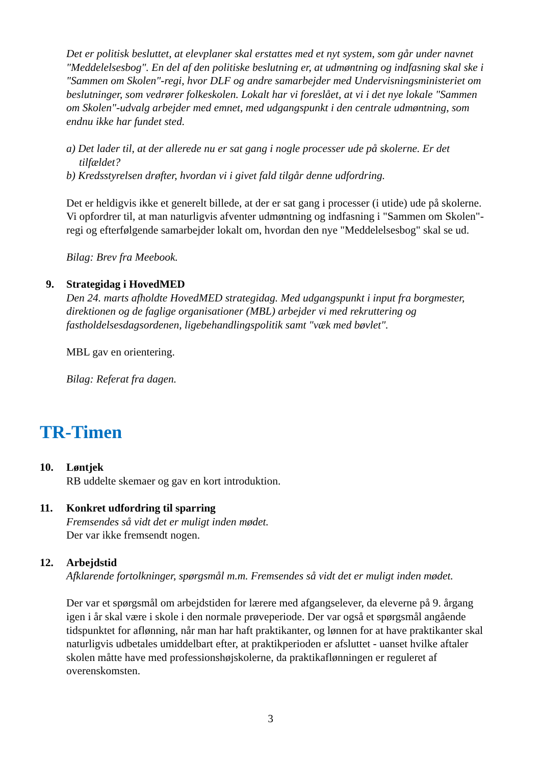Det er politisk besluttet, at elevplaner skal erstattes med et nyt system, som går under navnet "Meddelelsesbog". En del af den politiske beslutning er, at udmøntning og indfasning skal ske i "Sammen om Skolen"-regi, hvor DLF og andre samarbejder med Undervisningsministeriet om beslutninger, som vedrører folkeskolen. Lokalt har vi foreslået, at vi i det nye lokale "Sammen om Skolen"-udvalg arbejder med emnet, med udgangspunkt i den centrale udmøntning, som endnu ikke har fundet sted.
a) Det lader til, at der allerede nu er sat gang i nogle processer ude på skolerne. Er det tilfældet?
b) Kredsstyrelsen drøfter, hvordan vi i givet fald tilgår denne udfordring.
Det er heldigvis ikke et generelt billede, at der er sat gang i processer (i utide) ude på skolerne. Vi opfordrer til, at man naturligvis afventer udmøntning og indfasning i "Sammen om Skolen"-regi og efterfølgende samarbejder lokalt om, hvordan den nye "Meddelelsesbog" skal se ud.
Bilag: Brev fra Meebook.
9. Strategidag i HovedMED
Den 24. marts afholdte HovedMED strategidag. Med udgangspunkt i input fra borgmester, direktionen og de faglige organisationer (MBL) arbejder vi med rekruttering og fastholdelsesdagsordenen, ligebehandlingspolitik samt "væk med bøvlet".
MBL gav en orientering.
Bilag: Referat fra dagen.
TR-Timen
10. Løntjek
RB uddelte skemaer og gav en kort introduktion.
11. Konkret udfordring til sparring
Fremsendes så vidt det er muligt inden mødet.
Der var ikke fremsendt nogen.
12. Arbejdstid
Afklarende fortolkninger, spørgsmål m.m. Fremsendes så vidt det er muligt inden mødet.
Der var et spørgsmål om arbejdstiden for lærere med afgangselever, da eleverne på 9. årgang igen i år skal være i skole i den normale prøveperiode. Der var også et spørgsmål angående tidspunktet for aflønning, når man har haft praktikanter, og lønnen for at have praktikanter skal naturligvis udbetales umiddelbart efter, at praktikperioden er afsluttet - uanset hvilke aftaler skolen måtte have med professionshøjskolerne, da praktikaflønningen er reguleret af overenskomsten.
3